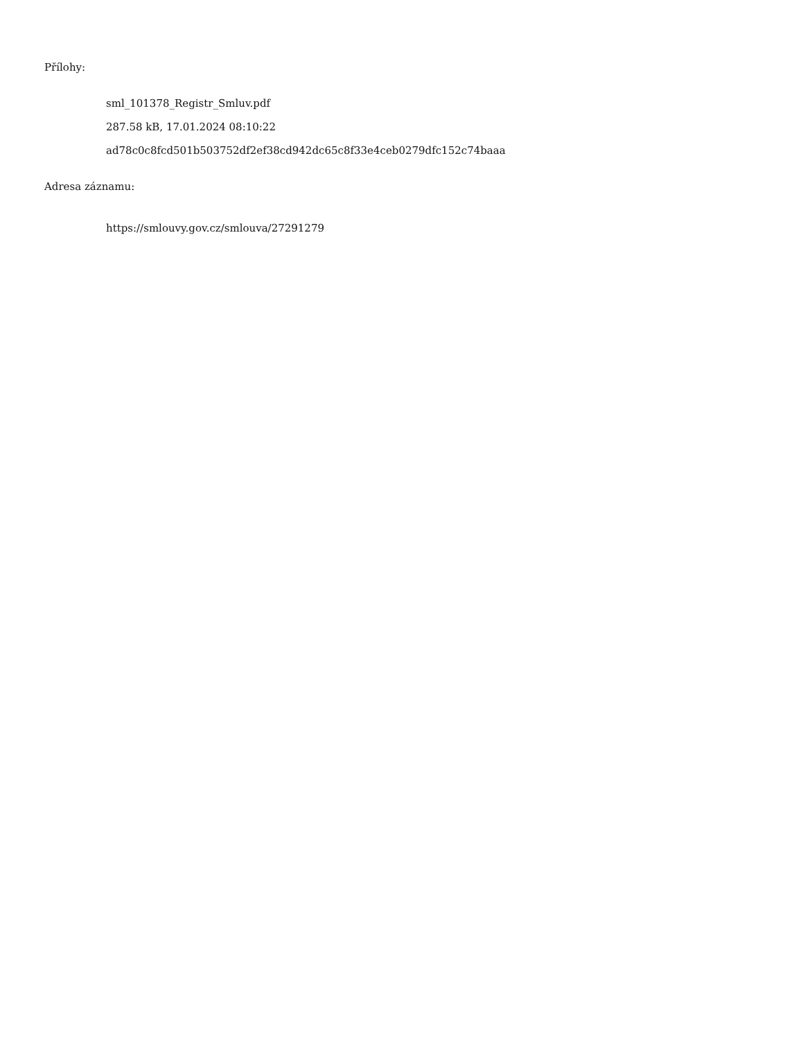Přílohy:
sml_101378_Registr_Smluv.pdf
287.58 kB, 17.01.2024 08:10:22
ad78c0c8fcd501b503752df2ef38cd942dc65c8f33e4ceb0279dfc152c74baaa
Adresa záznamu:
https://smlouvy.gov.cz/smlouva/27291279